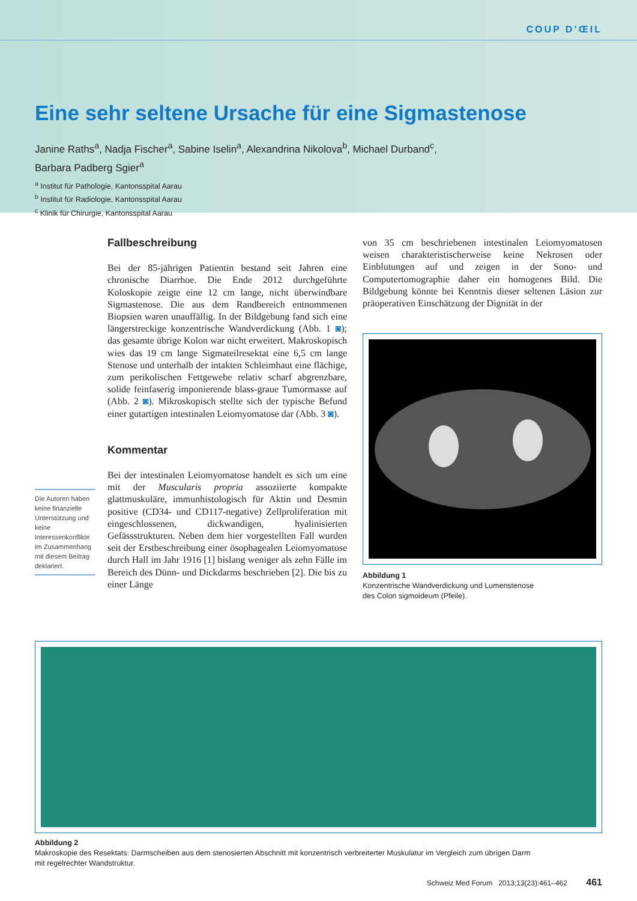COUP D’ŒIL
Eine sehr seltene Ursache für eine Sigmastenose
Janine Raths<sup>a</sup>, Nadja Fischer<sup>a</sup>, Sabine Iselin<sup>a</sup>, Alexandrina Nikolova<sup>b</sup>, Michael Durband<sup>c</sup>,
Barbara Padberg Sgier<sup>a</sup>
<sup>a</sup> Institut für Pathologie, Kantonsspital Aarau
<sup>b</sup> Institut für Radiologie, Kantonsspital Aarau
<sup>c</sup> Klinik für Chirurgie, Kantonsspital Aarau
Die Autoren haben keine finanzielle Unterstützung und keine Interessenkonflikte im Zusammenhang mit diesem Beitrag deklariert.
Fallbeschreibung
Bei der 85-jährigen Patientin bestand seit Jahren eine chronische Diarrhoe. Die Ende 2012 durchgeführte Koloskopie zeigte eine 12 cm lange, nicht überwindbare Sigmastenose. Die aus dem Randbereich entnommenen Biopsien waren unauffällig. In der Bildgebung fand sich eine längerstreckige konzentrische Wandverdickung (Abb. 1 ◙); das gesamte übrige Kolon war nicht erweitert. Makroskopisch wies das 19 cm lange Sigmateilresektat eine 6,5 cm lange Stenose und unterhalb der intakten Schleimhaut eine flächige, zum perikolischen Fettgewebe relativ scharf abgrenzbare, solide feinfaserig imponierende blass-graue Tumormasse auf (Abb. 2 ◙). Mikroskopisch stellte sich der typische Befund einer gutartigen intestinalen Leiomyomatose dar (Abb. 3 ◙).
Kommentar
Bei der intestinalen Leiomyomatose handelt es sich um eine mit der Muscularis propria assoziierte kompakte glattmuskuläre, immunhistologisch für Aktin und Desmin positive (CD34- und CD117-negative) Zellproliferation mit eingeschlossenen, dickwandigen, hyalinisierten Gefässstrukturen. Neben dem hier vorgestellten Fall wurden seit der Erstbeschreibung einer ösophagealen Leiomyomatose durch Hall im Jahr 1916 [1] bislang weniger als zehn Fälle im Bereich des Dünn- und Dickdarms beschrieben [2]. Die bis zu einer Länge
von 35 cm beschriebenen intestinalen Leiomyomatosen weisen charakteristischerweise keine Nekrosen oder Einblutungen auf und zeigen in der Sono- und Computertomographie daher ein homogenes Bild. Die Bildgebung könnte bei Kenntnis dieser seltenen Läsion zur präoperativen Einschätzung der Dignität in der
Abbildung 1
Konzentrische Wandverdickung und Lumenstenose
des Colon sigmoideum (Pfeile).
Abbildung 2
Makroskopie des Resektats: Darmscheiben aus dem stenosierten Abschnitt mit konzentrisch verbreiterter Muskulatur im Vergleich zum übrigen Darm
mit regelrechter Wandstruktur.
Schweiz Med Forum 2013;13(23):461–462 461